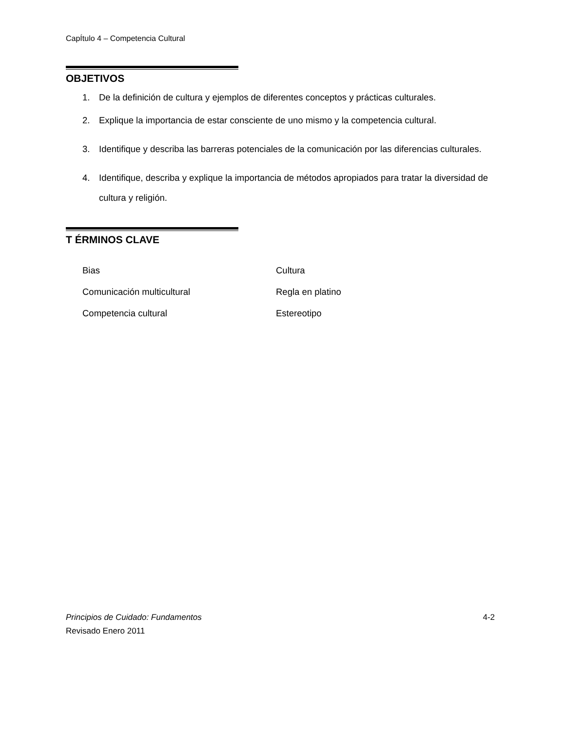CapÍtulo 4 – Competencia Cultural
OBJETIVOS
1. De la definición de cultura y ejemplos de diferentes conceptos y prácticas culturales.
2. Explique la importancia de estar consciente de uno mismo y la competencia cultural.
3. Identifique y describa las barreras potenciales de la comunicación por las diferencias culturales.
4. Identifique, describa y explique la importancia de métodos apropiados para tratar la diversidad de cultura y religión.
T ÉRMINOS CLAVE
Bias
Cultura
Comunicación multicultural
Regla en platino
Competencia cultural
Estereotipo
4-2 Principios de Cuidado: Fundamentos
Revisado Enero 2011